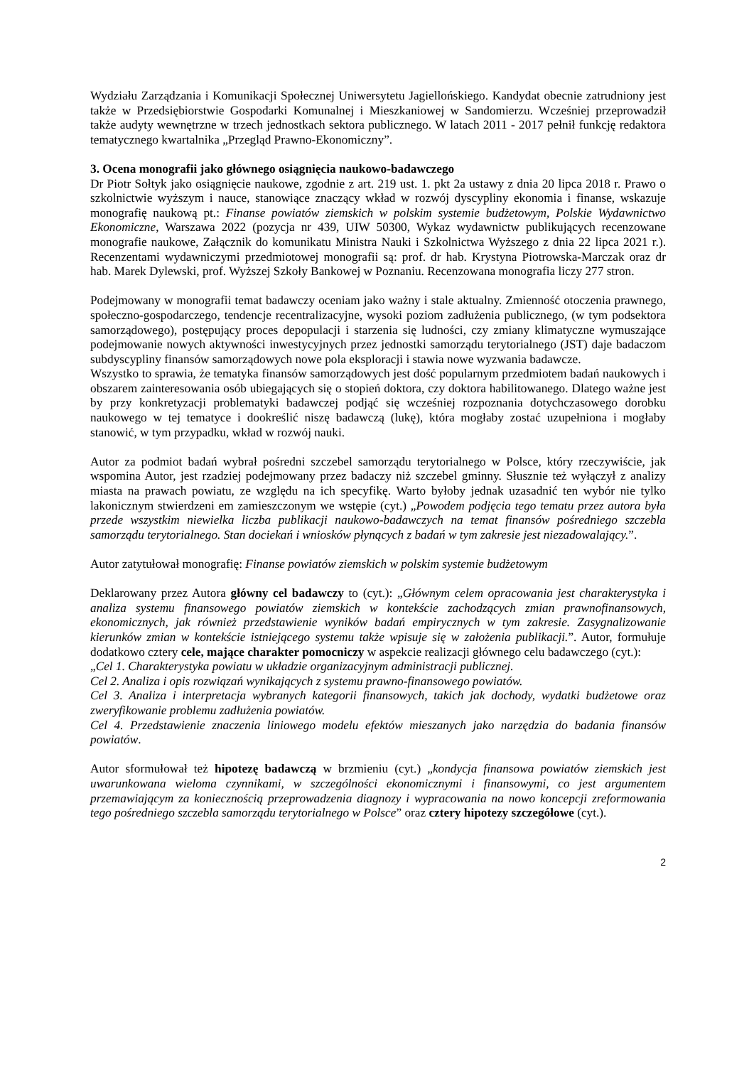Wydziału Zarządzania i Komunikacji Społecznej Uniwersytetu Jagiellońskiego. Kandydat obecnie zatrudniony jest także w Przedsiębiorstwie Gospodarki Komunalnej i Mieszkaniowej w Sandomierzu. Wcześniej przeprowadził także audyty wewnętrzne w trzech jednostkach sektora publicznego. W latach 2011 - 2017 pełnił funkcję redaktora tematycznego kwartalnika „Przegląd Prawno-Ekonomiczny”.
3. Ocena monografii jako głównego osiągnięcia naukowo-badawczego
Dr Piotr Sołtyk jako osiągnięcie naukowe, zgodnie z art. 219 ust. 1. pkt 2a ustawy z dnia 20 lipca 2018 r. Prawo o szkolnictwie wyższym i nauce, stanowiące znaczący wkład w rozwój dyscypliny ekonomia i finanse, wskazuje monografię naukową pt.: Finanse powiatów ziemskich w polskim systemie budżetowym, Polskie Wydawnictwo Ekonomiczne, Warszawa 2022 (pozycja nr 439, UIW 50300, Wykaz wydawnictw publikujących recenzowane monografie naukowe, Załącznik do komunikatu Ministra Nauki i Szkolnictwa Wyższego z dnia 22 lipca 2021 r.). Recenzentami wydawniczymi przedmiotowej monografii są: prof. dr hab. Krystyna Piotrowska-Marczak oraz dr hab. Marek Dylewski, prof. Wyższej Szkoły Bankowej w Poznaniu. Recenzowana monografia liczy 277 stron.
Podejmowany w monografii temat badawczy oceniam jako ważny i stale aktualny. Zmienność otoczenia prawnego, społeczno-gospodarczego, tendencje recentralizacyjne, wysoki poziom zadłużenia publicznego, (w tym podsektora samorządowego), postępujący proces depopulacji i starzenia się ludności, czy zmiany klimatyczne wymuszające podejmowanie nowych aktywności inwestycyjnych przez jednostki samorządu terytorialnego (JST) daje badaczom subdyscypliny finansów samorządowych nowe pola eksploracji i stawia nowe wyzwania badawcze.
Wszystko to sprawia, że tematyka finansów samorządowych jest dość popularnym przedmiotem badań naukowych i obszarem zainteresowania osób ubiegających się o stopień doktora, czy doktora habilitowanego. Dlatego ważne jest by przy konkretyzacji problematyki badawczej podjąć się wcześniej rozpoznania dotychczasowego dorobku naukowego w tej tematyce i dookreślić niszę badawczą (lukę), która mogłaby zostać uzupełniona i mogłaby stanowić, w tym przypadku, wkład w rozwój nauki.
Autor za podmiot badań wybrał pośredni szczebel samorządu terytorialnego w Polsce, który rzeczywiście, jak wspomina Autor, jest rzadziej podejmowany przez badaczy niż szczebel gminny. Słusznie też wyłączył z analizy miasta na prawach powiatu, ze względu na ich specyfikę. Warto byłoby jednak uzasadnić ten wybór nie tylko lakonicznym stwierdzeni em zamieszczonym we wstępie (cyt.) „Powodem podjęcia tego tematu przez autora była przede wszystkim niewielka liczba publikacji naukowo-badawczych na temat finansów pośredniego szczebla samorządu terytorialnego. Stan dociekań i wniosków płynących z badań w tym zakresie jest niezadowalający.”.
Autor zatytułował monografię: Finanse powiatów ziemskich w polskim systemie budżetowym
Deklarowany przez Autora główny cel badawczy to (cyt.): „Głównym celem opracowania jest charakterystyka i analiza systemu finansowego powiatów ziemskich w kontekście zachodzących zmian prawnofinansowych, ekonomicznych, jak również przedstawienie wyników badań empirycznych w tym zakresie. Zasygnalizowanie kierunków zmian w kontekście istniejącego systemu także wpisuje się w założenia publikacji.”. Autor, formułuje dodatkowo cztery cele, mające charakter pomocniczy w aspekcie realizacji głównego celu badawczego (cyt.):
„Cel 1. Charakterystyka powiatu w układzie organizacyjnym administracji publicznej.
Cel 2. Analiza i opis rozwiązań wynikających z systemu prawno-finansowego powiatów.
Cel 3. Analiza i interpretacja wybranych kategorii finansowych, takich jak dochody, wydatki budżetowe oraz zweryfikowanie problemu zadłużenia powiatów.
Cel 4. Przedstawienie znaczenia liniowego modelu efektów mieszanych jako narzędzia do badania finansów powiatów.
Autor sformułował też hipotezę badawczą w brzmieniu (cyt.) „kondycja finansowa powiatów ziemskich jest uwarunkowana wieloma czynnikami, w szczególności ekonomicznymi i finansowymi, co jest argumentem przemawiającym za koniecznością przeprowadzenia diagnozy i wypracowania na nowo koncepcji zreformowania tego pośredniego szczebla samorządu terytorialnego w Polsce” oraz cztery hipotezy szczegółowe (cyt.).
2